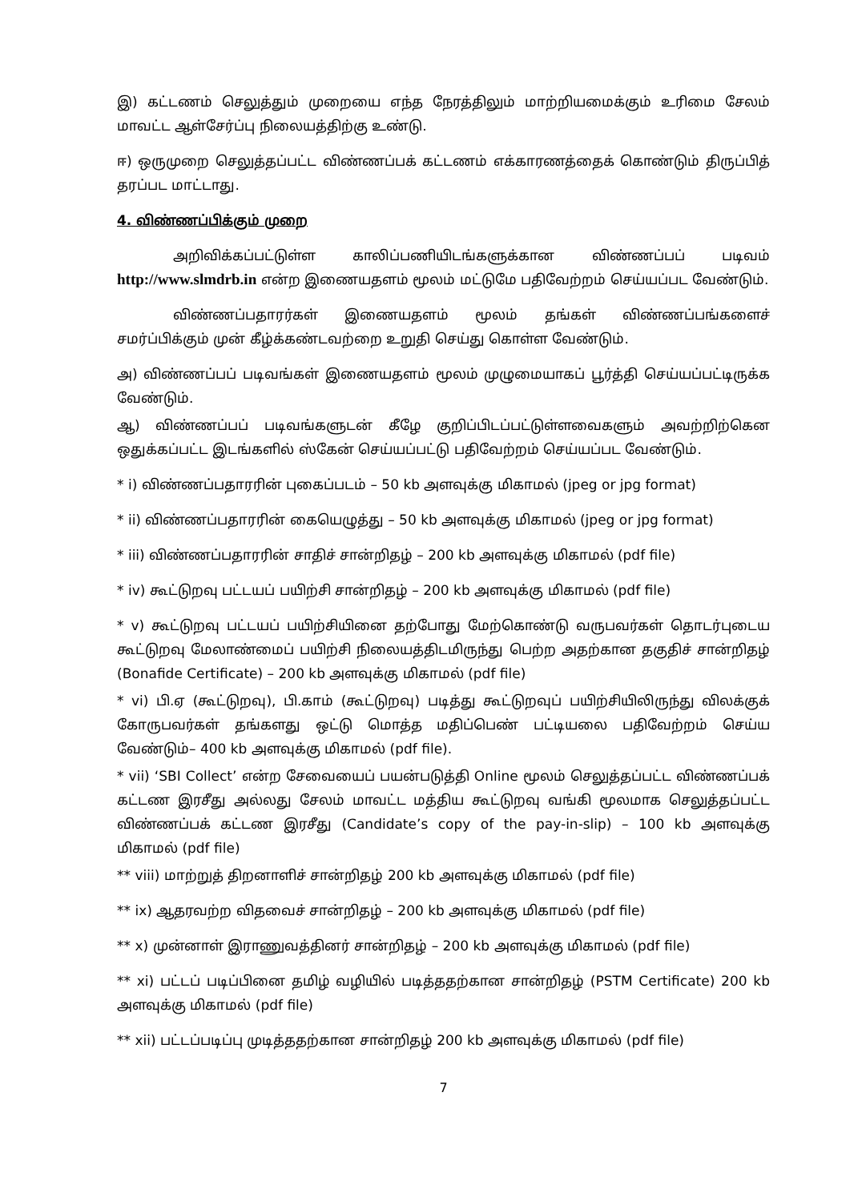இ) கட்டணம் செலுத்தும் முறையை எந்த நேரத்திலும் மாற்றியமைக்கும் உரிமை சேலம் மாவட்ட ஆள்சேர்ப்பு நிலையத்திற்கு உண்டு.
ஈ) ஒருமுறை செலுத்தப்பட்ட விண்ணப்பக் கட்டணம் எக்காரணத்தைக் கொண்டும் திருப்பித் தரப்பட மாட்டாது.
4. விண்ணப்பிக்கும் முறை
அறிவிக்கப்பட்டுள்ள காலிப்பணியிடங்களுக்கான விண்ணப்பப் படிவம் http://www.slmdrb.in என்ற இணையதளம் மூலம் மட்டுமே பதிவேற்றம் செய்யப்பட வேண்டும்.
விண்ணப்பதாரர்கள் இணையதளம் மூலம் தங்கள் விண்ணப்பங்களைச் சமர்ப்பிக்கும் முன் கீழ்க்கண்டவற்றை உறுதி செய்து கொள்ள வேண்டும்.
அ) விண்ணப்பப் படிவங்கள் இணையதளம் மூலம் முழுமையாகப் பூர்த்தி செய்யப்பட்டிருக்க வேண்டும்.
ஆ) விண்ணப்பப் படிவங்களுடன் கீழே குறிப்பிடப்பட்டுள்ளவைகளும் அவற்றிற்கென ஒதுக்கப்பட்ட இடங்களில் ஸ்கேன் செய்யப்பட்டு பதிவேற்றம் செய்யப்பட வேண்டும்.
* i) விண்ணப்பதாரரின் புகைப்படம் – 50 kb அளவுக்கு மிகாமல் (jpeg or jpg format)
* ii) விண்ணப்பதாரரின் கையெழுத்து – 50 kb அளவுக்கு மிகாமல் (jpeg or jpg format)
* iii) விண்ணப்பதாரரின் சாதிச் சான்றிதழ் – 200 kb அளவுக்கு மிகாமல் (pdf file)
* iv) கூட்டுறவு பட்டயப் பயிற்சி சான்றிதழ் – 200 kb அளவுக்கு மிகாமல் (pdf file)
* v) கூட்டுறவு பட்டயப் பயிற்சியினை தற்போது மேற்கொண்டு வருபவர்கள் தொடர்புடைய கூட்டுறவு மேலாண்மைப் பயிற்சி நிலையத்திடமிருந்து பெற்ற அதற்கான தகுதிச் சான்றிதழ் (Bonafide Certificate) – 200 kb அளவுக்கு மிகாமல் (pdf file)
* vi) பி.ஏ (கூட்டுறவு), பி.காம் (கூட்டுறவு) படித்து கூட்டுறவுப் பயிற்சியிலிருந்து விலக்குக் கோருபவர்கள் தங்களது ஒட்டு மொத்த மதிப்பெண் பட்டியலை பதிவேற்றம் செய்ய வேண்டும்– 400 kb அளவுக்கு மிகாமல் (pdf file).
* vii) ‘SBI Collect’ என்ற சேவையைப் பயன்படுத்தி Online மூலம் செலுத்தப்பட்ட விண்ணப்பக் கட்டண இரசீது அல்லது சேலம் மாவட்ட மத்திய கூட்டுறவு வங்கி மூலமாக செலுத்தப்பட்ட விண்ணப்பக் கட்டண இரசீது (Candidate’s copy of the pay-in-slip) – 100 kb அளவுக்கு மிகாமல் (pdf file)
** viii) மாற்றுத் திறனாளிச் சான்றிதழ் 200 kb அளவுக்கு மிகாமல் (pdf file)
** ix) ஆதரவற்ற விதவைச் சான்றிதழ் – 200 kb அளவுக்கு மிகாமல் (pdf file)
** x) முன்னாள் இராணுவத்தினர் சான்றிதழ் – 200 kb அளவுக்கு மிகாமல் (pdf file)
** xi) பட்டப் படிப்பினை தமிழ் வழியில் படித்ததற்கான சான்றிதழ் (PSTM Certificate) 200 kb அளவுக்கு மிகாமல் (pdf file)
** xii) பட்டப்படிப்பு முடித்ததற்கான சான்றிதழ் 200 kb அளவுக்கு மிகாமல் (pdf file)
7